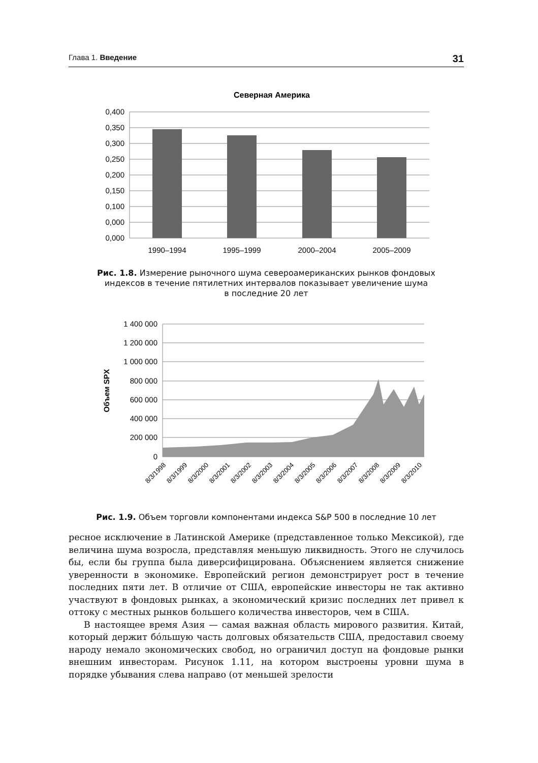Глава 1. Введение 31
Северная Америка
0,400
0,350
0,300
0,250
0,200
0,150
0,100
0,000
0,000
1990–1994
1995–1999
2000–2004
2005–2009
Рис. 1.8. Измерение рыночного шума североамериканских рынков фондовых
индексов в течение пятилетних интервалов показывает увеличение шума
в последние 20 лет
1 400 000
1 200 000
1 000 000
800 000
600 000
400 000
200 000
0
Объем SPX
8/3/1998
8/3/1999
8/3/2000
8/3/2001
8/3/2002
8/3/2003
8/3/2004
8/3/2005
8/3/2006
8/3/2007
8/3/2008
8/3/2009
8/3/2010
Рис. 1.9. Объем торговли компонентами индекса S&P 500 в последние 10 лет
ресное исключение в Латинской Америке (представленное только Мексикой), где величина шума возросла, представляя меньшую ликвидность. Этого не случилось бы, если бы группа была диверсифицирована. Объяснением является снижение уверенности в экономике. Европейский регион демонстрирует рост в течение последних пяти лет. В отличие от США, европейские инвесторы не так активно участвуют в фондовых рынках, а экономический кризис последних лет привел к оттоку с местных рынков большего количества инвесторов, чем в США.
В настоящее время Азия — самая важная область мирового развития. Китай, который держит бóльшую часть долговых обязательств США, предоставил своему народу немало экономических свобод, но ограничил доступ на фондовые рынки внешним инвесторам. Рисунок 1.11, на котором выстроены уровни шума в порядке убывания слева направо (от меньшей зрелости